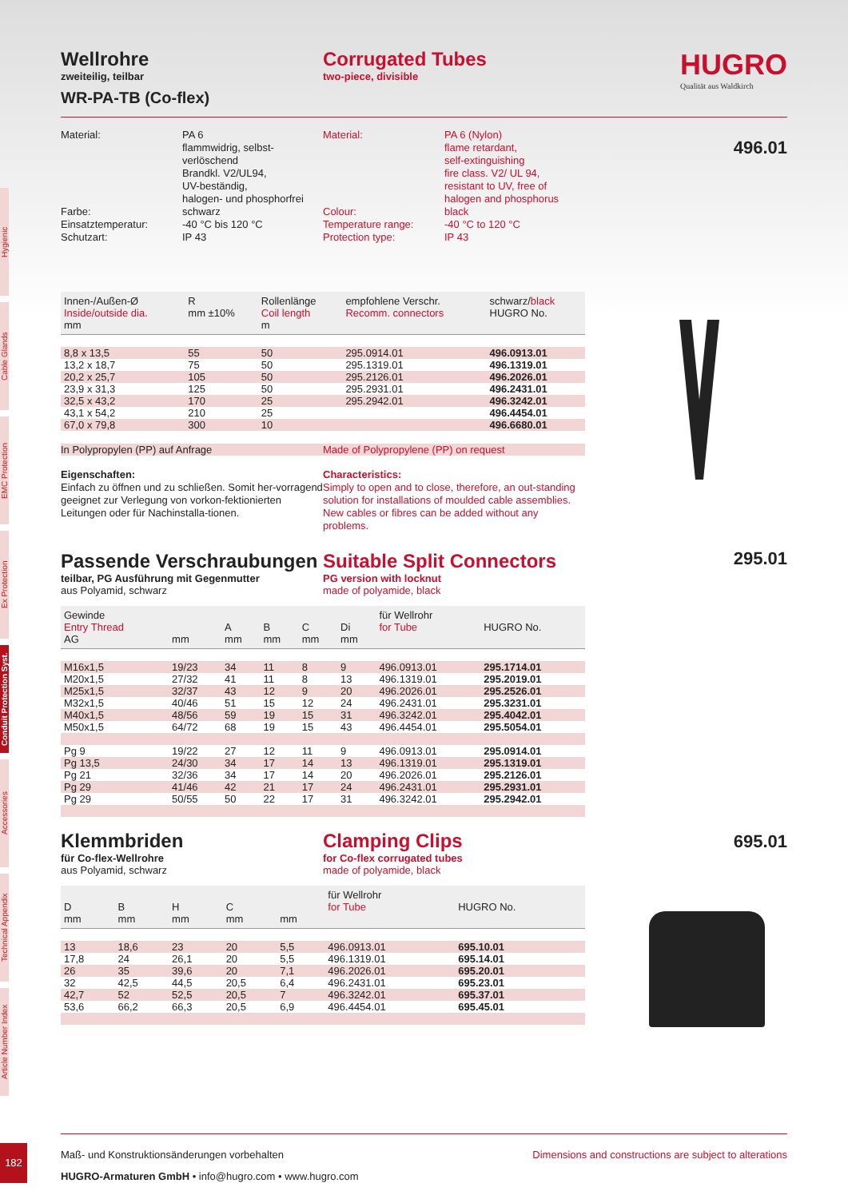Hygienic
Cable Glands
EMC Protection
Ex Protection
Conduit Protection Syst.
Accessories
Technical Appendix
Article Number Index
HUGRO
Qualität aus Waldkirch
496.01
295.01
695.01
Wellrohre
zweiteilig, teilbar
Corrugated Tubes
two-piece, divisible
WR-PA-TB (Co-flex)
Material:
Farbe:
Einsatztemperatur:
Schutzart:
PA 6
flammwidrig, selbst-
verlöschend
Brandkl. V2/UL94,
UV-beständig,
halogen- und phosphorfrei
schwarz
-40 °C bis 120 °C
IP 43
Material:
Colour:
Temperature range:
Protection type:
PA 6 (Nylon)
flame retardant,
self-extinguishing
fire class. V2/ UL 94,
resistant to UV, free of
halogen and phosphorus
black
-40 °C to 120 °C
IP 43
| Innen-/Außen-Ø Inside/outside dia. mm | R mm ±10% | Rollenlänge Coil length m | empfohlene Verschr. Recomm. connectors | schwarz/ black HUGRO No. |
| --- | --- | --- | --- | --- |
| 8,8 x 13,5 | 55 | 50 | 295.0914.01 | 496.0913.01 |
| 13,2 x 18,7 | 75 | 50 | 295.1319.01 | 496.1319.01 |
| 20,2 x 25,7 | 105 | 50 | 295.2126.01 | 496.2026.01 |
| 23,9 x 31,3 | 125 | 50 | 295.2931.01 | 496.2431.01 |
| 32,5 x 43,2 | 170 | 25 | 295.2942.01 | 496.3242.01 |
| 43,1 x 54,2 | 210 | 25 | | 496.4454.01 |
| 67,0 x 79,8 | 300 | 10 | | 496.6680.01 |
In Polypropylen (PP) auf Anfrage Made of Polypropylene (PP) on request
Eigenschaften:
Einfach zu öffnen und zu schließen. Somit her-vorragend geeignet zur Verlegung von vorkon-fektionierten Leitungen oder für Nachinstalla-tionen.
Characteristics:
Simply to open and to close, therefore, an out-standing solution for installations of moulded cable assemblies. New cables or fibres can be added without any problems.
Passende Verschraubungen
teilbar, PG Ausführung mit Gegenmutter
aus Polyamid, schwarz
Suitable Split Connectors
PG version with locknut
made of polyamide, black
| Gewinde Entry Thread AG | mm | A mm | B mm | C mm | Di mm | für Wellrohr for Tube | HUGRO No. |
| --- | --- | --- | --- | --- | --- | --- | --- |
| M16x1,5 | 19/23 | 34 | 11 | 8 | 9 | 496.0913.01 | 295.1714.01 |
| M20x1,5 | 27/32 | 41 | 11 | 8 | 13 | 496.1319.01 | 295.2019.01 |
| M25x1,5 | 32/37 | 43 | 12 | 9 | 20 | 496.2026.01 | 295.2526.01 |
| M32x1,5 | 40/46 | 51 | 15 | 12 | 24 | 496.2431.01 | 295.3231.01 |
| M40x1,5 | 48/56 | 59 | 19 | 15 | 31 | 496.3242.01 | 295.4042.01 |
| M50x1,5 | 64/72 | 68 | 19 | 15 | 43 | 496.4454.01 | 295.5054.01 |
| Pg 9 | 19/22 | 27 | 12 | 11 | 9 | 496.0913.01 | 295.0914.01 |
| Pg 13,5 | 24/30 | 34 | 17 | 14 | 13 | 496.1319.01 | 295.1319.01 |
| Pg 21 | 32/36 | 34 | 17 | 14 | 20 | 496.2026.01 | 295.2126.01 |
| Pg 29 | 41/46 | 42 | 21 | 17 | 24 | 496.2431.01 | 295.2931.01 |
| Pg 29 | 50/55 | 50 | 22 | 17 | 31 | 496.3242.01 | 295.2942.01 |
Klemmbriden
für Co-flex-Wellrohre
aus Polyamid, schwarz
Clamping Clips
for Co-flex corrugated tubes
made of polyamide, black
| D mm | B mm | H mm | C mm | mm | für Wellrohr for Tube | HUGRO No. |
| --- | --- | --- | --- | --- | --- | --- |
| 13 | 18,6 | 23 | 20 | 5,5 | 496.0913.01 | 695.10.01 |
| 17,8 | 24 | 26,1 | 20 | 5,5 | 496.1319.01 | 695.14.01 |
| 26 | 35 | 39,6 | 20 | 7,1 | 496.2026.01 | 695.20.01 |
| 32 | 42,5 | 44,5 | 20,5 | 6,4 | 496.2431.01 | 695.23.01 |
| 42,7 | 52 | 52,5 | 20,5 | 7 | 496.3242.01 | 695.37.01 |
| 53,6 | 66,2 | 66,3 | 20,5 | 6,9 | 496.4454.01 | 695.45.01 |
Maß- und Konstruktionsänderungen vorbehalten Dimensions and constructions are subject to alterations
HUGRO-Armaturen GmbH • info@hugro.com • www.hugro.com
182